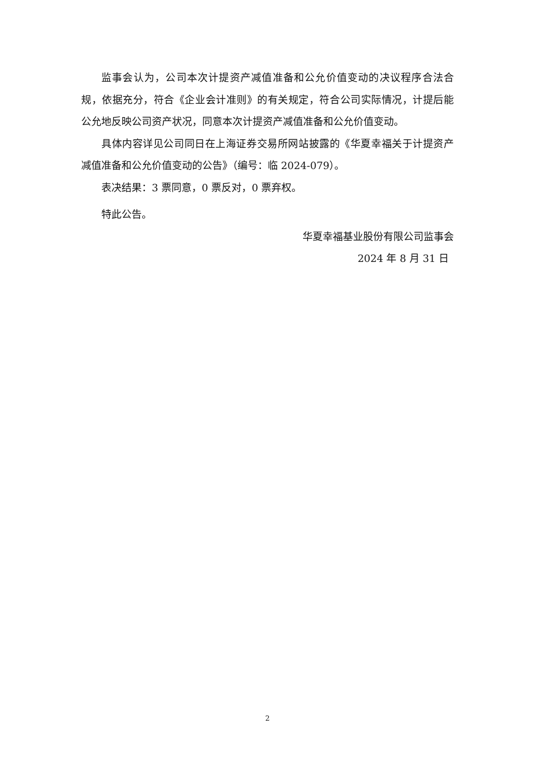监事会认为，公司本次计提资产减值准备和公允价值变动的决议程序合法合规，依据充分，符合《企业会计准则》的有关规定，符合公司实际情况，计提后能公允地反映公司资产状况，同意本次计提资产减值准备和公允价值变动。
具体内容详见公司同日在上海证券交易所网站披露的《华夏幸福关于计提资产减值准备和公允价值变动的公告》（编号：临 2024-079）。
表决结果：3 票同意，0 票反对，0 票弃权。
特此公告。
华夏幸福基业股份有限公司监事会
2024 年 8 月 31 日
2